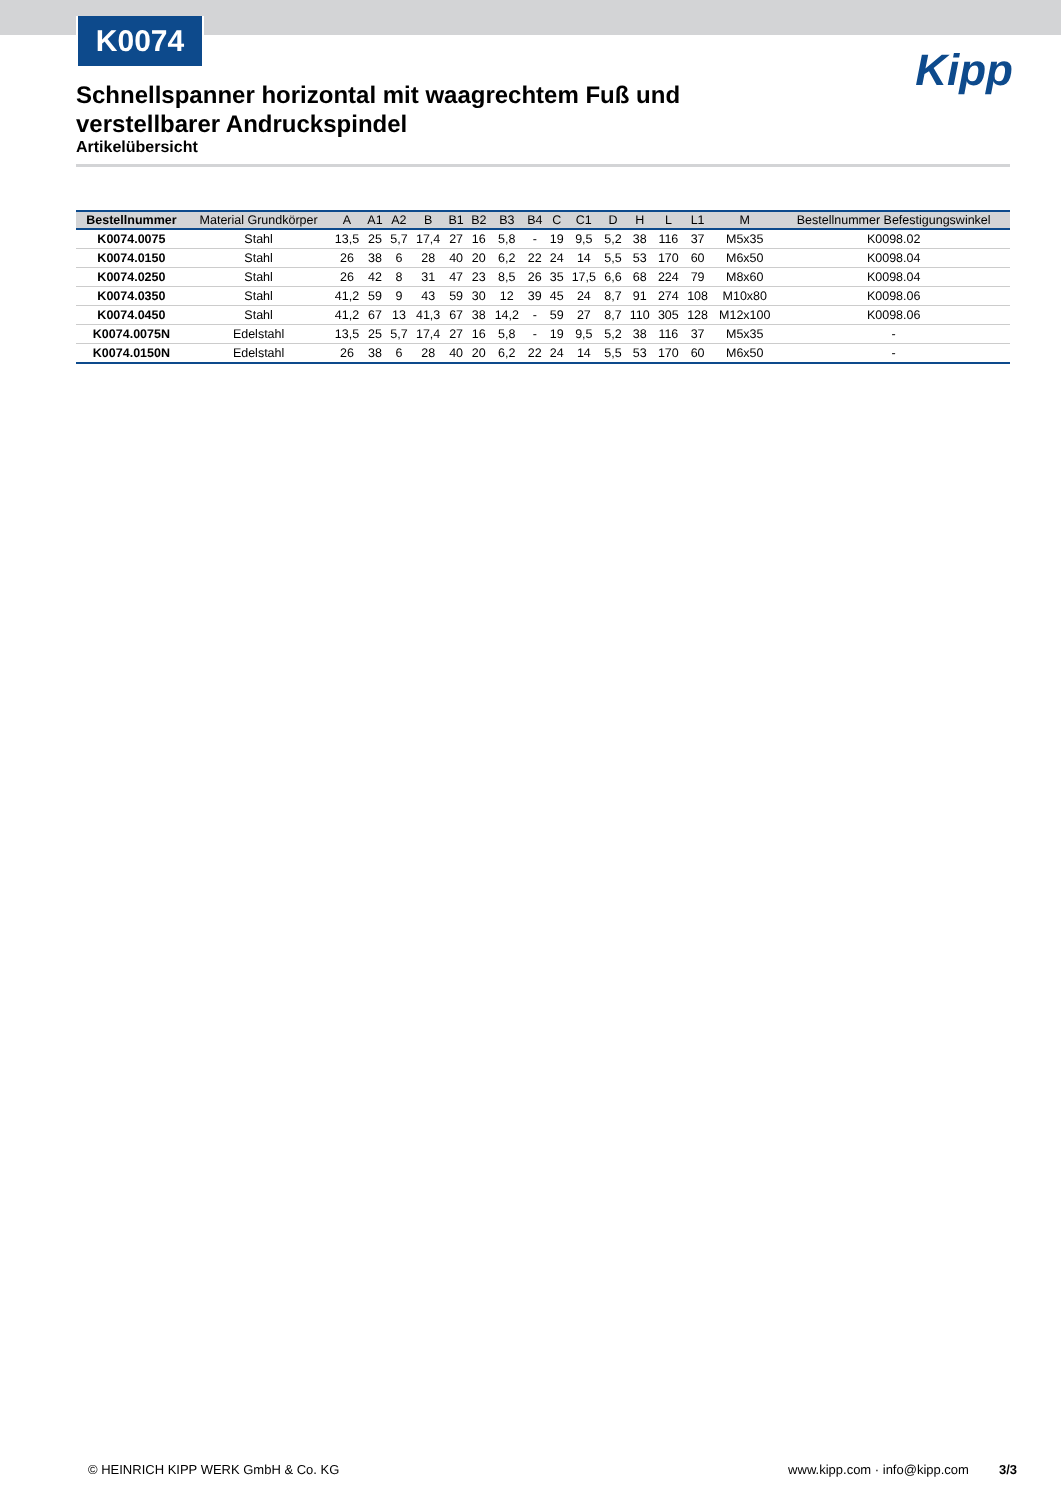K0074
Kipp
Schnellspanner horizontal mit waagrechtem Fuß und verstellbarer Andruckspindel
Artikelübersicht
| Bestellnummer | Material Grundkörper | A | A1 | A2 | B | B1 | B2 | B3 | B4 | C | C1 | D | H | L | L1 | M | Bestellnummer Befestigungswinkel |
| --- | --- | --- | --- | --- | --- | --- | --- | --- | --- | --- | --- | --- | --- | --- | --- | --- | --- |
| K0074.0075 | Stahl | 13,5 | 25 | 5,7 | 17,4 | 27 | 16 | 5,8 | - | 19 | 9,5 | 5,2 | 38 | 116 | 37 | M5x35 | K0098.02 |
| K0074.0150 | Stahl | 26 | 38 | 6 | 28 | 40 | 20 | 6,2 | 22 | 24 | 14 | 5,5 | 53 | 170 | 60 | M6x50 | K0098.04 |
| K0074.0250 | Stahl | 26 | 42 | 8 | 31 | 47 | 23 | 8,5 | 26 | 35 | 17,5 | 6,6 | 68 | 224 | 79 | M8x60 | K0098.04 |
| K0074.0350 | Stahl | 41,2 | 59 | 9 | 43 | 59 | 30 | 12 | 39 | 45 | 24 | 8,7 | 91 | 274 | 108 | M10x80 | K0098.06 |
| K0074.0450 | Stahl | 41,2 | 67 | 13 | 41,3 | 67 | 38 | 14,2 | - | 59 | 27 | 8,7 | 110 | 305 | 128 | M12x100 | K0098.06 |
| K0074.0075N | Edelstahl | 13,5 | 25 | 5,7 | 17,4 | 27 | 16 | 5,8 | - | 19 | 9,5 | 5,2 | 38 | 116 | 37 | M5x35 | - |
| K0074.0150N | Edelstahl | 26 | 38 | 6 | 28 | 40 | 20 | 6,2 | 22 | 24 | 14 | 5,5 | 53 | 170 | 60 | M6x50 | - |
© HEINRICH KIPP WERK GmbH & Co. KG www.kipp.com · info@kipp.com 3/3